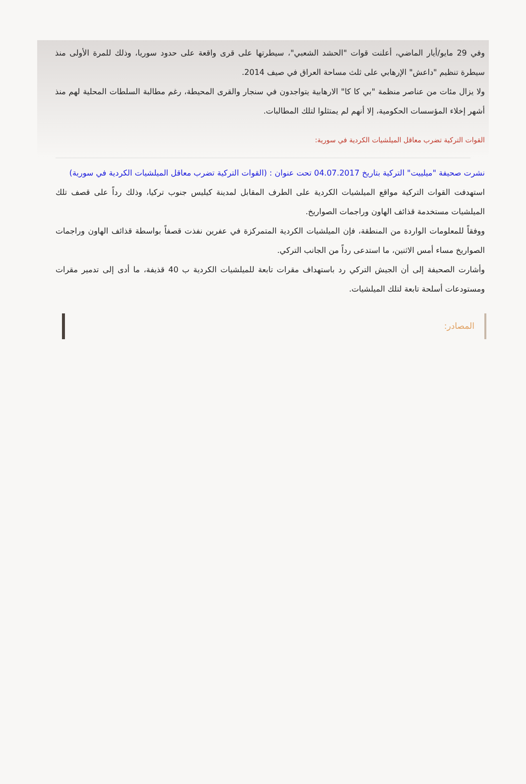وفي 29 مايو/أيار الماضي، أعلنت قوات "الحشد الشعبي"، سيطرتها على قرى واقعة على حدود سوريا، وذلك للمرة الأولى منذ سيطرة تنظيم "داعش" الإرهابي على ثلث مساحة العراق في صيف 2014.
ولا يزال مئات من عناصر منظمة "بي كا كا" الارهابية يتواجدون في سنجار والقرى المحيطة، رغم مطالبة السلطات المحلية لهم منذ أشهر إخلاء المؤسسات الحكومية، إلا أنهم لم يمتثلوا لتلك المطالبات.
القوات التركية تضرب معاقل الميلشيات الكردية في سورية:
نشرت صحيفة "ميلييت" التركية بتاريخ 04.07.2017 تحت عنوان : (القوات التركية تضرب معاقل الميلشيات الكردية في سورية)
استهدفت القوات التركية مواقع الميلشيات الكردية على الطرف المقابل لمدينة كيليس جنوب تركيا، وذلك رداً على قصف تلك الميلشيات مستخدمة قذائف الهاون وراجمات الصواريخ.
ووفقاً للمعلومات الواردة من المنطقة، فإن الميلشيات الكردية المتمركزة في عفرين نفذت قصفاً بواسطة قذائف الهاون وراجمات الصواريخ مساء أمس الاثنين، ما استدعى رداً من الجانب التركي.
وأشارت الصحيفة إلى أن الجيش التركي رد باستهداف مقرات تابعة للميلشيات الكردية ب 40 قذيفة، ما أدى إلى تدمير مقرات ومستودعات أسلحة تابعة لتلك الميلشيات.
المصادر: